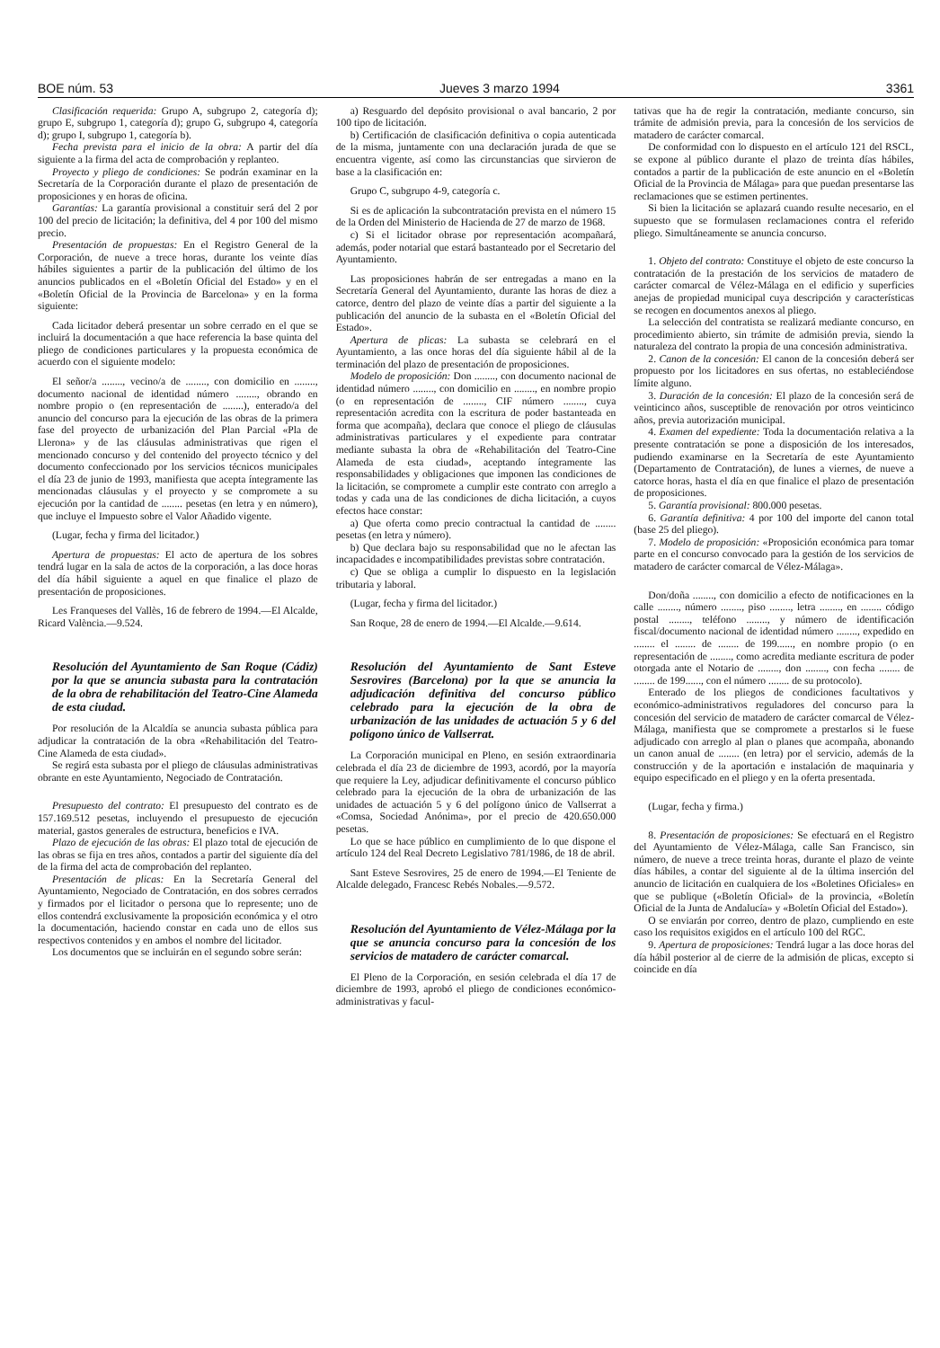BOE núm. 53 Jueves 3 marzo 1994 3361
Clasificación requerida: Grupo A, subgrupo 2, categoría d); grupo E, subgrupo 1, categoría d); grupo G, subgrupo 4, categoría d); grupo I, subgrupo 1, categoría b).
Fecha prevista para el inicio de la obra: A partir del día siguiente a la firma del acta de comprobación y replanteo.
Proyecto y pliego de condiciones: Se podrán examinar en la Secretaría de la Corporación durante el plazo de presentación de proposiciones y en horas de oficina.
Garantías: La garantía provisional a constituir será del 2 por 100 del precio de licitación; la definitiva, del 4 por 100 del mismo precio.
Presentación de propuestas: En el Registro General de la Corporación, de nueve a trece horas, durante los veinte días hábiles siguientes a partir de la publicación del último de los anuncios publicados en el «Boletín Oficial del Estado» y en el «Boletín Oficial de la Provincia de Barcelona» y en la forma siguiente:
Cada licitador deberá presentar un sobre cerrado en el que se incluirá la documentación a que hace referencia la base quinta del pliego de condiciones particulares y la propuesta económica de acuerdo con el siguiente modelo:
El señor/a ........, vecino/a de ........, con domicilio en ........, documento nacional de identidad número ........, obrando en nombre propio o (en representación de ........), enterado/a del anuncio del concurso para la ejecución de las obras de la primera fase del proyecto de urbanización del Plan Parcial «Pla de Llerona» y de las cláusulas administrativas que rigen el mencionado concurso y del contenido del proyecto técnico y del documento confeccionado por los servicios técnicos municipales el día 23 de junio de 1993, manifiesta que acepta íntegramente las mencionadas cláusulas y el proyecto y se compromete a su ejecución por la cantidad de ........ pesetas (en letra y en número), que incluye el Impuesto sobre el Valor Añadido vigente.
(Lugar, fecha y firma del licitador.)
Apertura de propuestas: El acto de apertura de los sobres tendrá lugar en la sala de actos de la corporación, a las doce horas del día hábil siguiente a aquel en que finalice el plazo de presentación de proposiciones.
Les Franqueses del Vallès, 16 de febrero de 1994.—El Alcalde, Ricard València.—9.524.
Resolución del Ayuntamiento de San Roque (Cádiz) por la que se anuncia subasta para la contratación de la obra de rehabilitación del Teatro-Cine Alameda de esta ciudad.
Por resolución de la Alcaldía se anuncia subasta pública para adjudicar la contratación de la obra «Rehabilitación del Teatro-Cine Alameda de esta ciudad».
Se regirá esta subasta por el pliego de cláusulas administrativas obrante en este Ayuntamiento, Negociado de Contratación.
Presupuesto del contrato: El presupuesto del contrato es de 157.169.512 pesetas, incluyendo el presupuesto de ejecución material, gastos generales de estructura, beneficios e IVA.
Plazo de ejecución de las obras: El plazo total de ejecución de las obras se fija en tres años, contados a partir del siguiente día del de la firma del acta de comprobación del replanteo.
Presentación de plicas: En la Secretaría General del Ayuntamiento, Negociado de Contratación, en dos sobres cerrados y firmados por el licitador o persona que lo represente; uno de ellos contendrá exclusivamente la proposición económica y el otro la documentación, haciendo constar en cada uno de ellos sus respectivos contenidos y en ambos el nombre del licitador.
Los documentos que se incluirán en el segundo sobre serán:
a) Resguardo del depósito provisional o aval bancario, 2 por 100 tipo de licitación.
b) Certificación de clasificación definitiva o copia autenticada de la misma, juntamente con una declaración jurada de que se encuentra vigente, así como las circunstancias que sirvieron de base a la clasificación en:
Grupo C, subgrupo 4-9, categoría c.
Si es de aplicación la subcontratación prevista en el número 15 de la Orden del Ministerio de Hacienda de 27 de marzo de 1968.
c) Si el licitador obrase por representación acompañará, además, poder notarial que estará bastanteado por el Secretario del Ayuntamiento.
Las proposiciones habrán de ser entregadas a mano en la Secretaría General del Ayuntamiento, durante las horas de diez a catorce, dentro del plazo de veinte días a partir del siguiente a la publicación del anuncio de la subasta en el «Boletín Oficial del Estado».
Apertura de plicas: La subasta se celebrará en el Ayuntamiento, a las once horas del día siguiente hábil al de la terminación del plazo de presentación de proposiciones.
Modelo de proposición: Don ........, con documento nacional de identidad número ........, con domicilio en ........, en nombre propio (o en representación de ........, CIF número ........, cuya representación acredita con la escritura de poder bastanteada en forma que acompaña), declara que conoce el pliego de cláusulas administrativas particulares y el expediente para contratar mediante subasta la obra de «Rehabilitación del Teatro-Cine Alameda de esta ciudad», aceptando íntegramente las responsabilidades y obligaciones que imponen las condiciones de la licitación, se compromete a cumplir este contrato con arreglo a todas y cada una de las condiciones de dicha licitación, a cuyos efectos hace constar:
a) Que oferta como precio contractual la cantidad de ........ pesetas (en letra y número).
b) Que declara bajo su responsabilidad que no le afectan las incapacidades e incompatibilidades previstas sobre contratación.
c) Que se obliga a cumplir lo dispuesto en la legislación tributaria y laboral.
(Lugar, fecha y firma del licitador.)
San Roque, 28 de enero de 1994.—El Alcalde.—9.614.
Resolución del Ayuntamiento de Sant Esteve Sesrovires (Barcelona) por la que se anuncia la adjudicación definitiva del concurso público celebrado para la ejecución de la obra de urbanización de las unidades de actuación 5 y 6 del polígono único de Vallserrat.
La Corporación municipal en Pleno, en sesión extraordinaria celebrada el día 23 de diciembre de 1993, acordó, por la mayoría que requiere la Ley, adjudicar definitivamente el concurso público celebrado para la ejecución de la obra de urbanización de las unidades de actuación 5 y 6 del polígono único de Vallserrat a «Comsa, Sociedad Anónima», por el precio de 420.650.000 pesetas.
Lo que se hace público en cumplimiento de lo que dispone el artículo 124 del Real Decreto Legislativo 781/1986, de 18 de abril.
Sant Esteve Sesrovires, 25 de enero de 1994.—El Teniente de Alcalde delegado, Francesc Rebés Nobales.—9.572.
Resolución del Ayuntamiento de Vélez-Málaga por la que se anuncia concurso para la concesión de los servicios de matadero de carácter comarcal.
El Pleno de la Corporación, en sesión celebrada el día 17 de diciembre de 1993, aprobó el pliego de condiciones económico-administrativas y facul-
tativas que ha de regir la contratación, mediante concurso, sin trámite de admisión previa, para la concesión de los servicios de matadero de carácter comarcal.
De conformidad con lo dispuesto en el artículo 121 del RSCL, se expone al público durante el plazo de treinta días hábiles, contados a partir de la publicación de este anuncio en el «Boletín Oficial de la Provincia de Málaga» para que puedan presentarse las reclamaciones que se estimen pertinentes.
Si bien la licitación se aplazará cuando resulte necesario, en el supuesto que se formulasen reclamaciones contra el referido pliego. Simultáneamente se anuncia concurso.
1. Objeto del contrato: Constituye el objeto de este concurso la contratación de la prestación de los servicios de matadero de carácter comarcal de Vélez-Málaga en el edificio y superficies anejas de propiedad municipal cuya descripción y características se recogen en documentos anexos al pliego.
La selección del contratista se realizará mediante concurso, en procedimiento abierto, sin trámite de admisión previa, siendo la naturaleza del contrato la propia de una concesión administrativa.
2. Canon de la concesión: El canon de la concesión deberá ser propuesto por los licitadores en sus ofertas, no estableciéndose límite alguno.
3. Duración de la concesión: El plazo de la concesión será de veinticinco años, susceptible de renovación por otros veinticinco años, previa autorización municipal.
4. Examen del expediente: Toda la documentación relativa a la presente contratación se pone a disposición de los interesados, pudiendo examinarse en la Secretaría de este Ayuntamiento (Departamento de Contratación), de lunes a viernes, de nueve a catorce horas, hasta el día en que finalice el plazo de presentación de proposiciones.
5. Garantía provisional: 800.000 pesetas.
6. Garantía definitiva: 4 por 100 del importe del canon total (base 25 del pliego).
7. Modelo de proposición: «Proposición económica para tomar parte en el concurso convocado para la gestión de los servicios de matadero de carácter comarcal de Vélez-Málaga».
Don/doña ........, con domicilio a efecto de notificaciones en la calle ........, número ........, piso ........, letra ........, en ........ código postal ........, teléfono ........, y número de identificación fiscal/documento nacional de identidad número ........, expedido en ........ el ........ de ........ de 199......, en nombre propio (o en representación de ........, como acredita mediante escritura de poder otorgada ante el Notario de ........, don ........, con fecha ........ de ........ de 199......, con el número ........ de su protocolo).
Enterado de los pliegos de condiciones facultativos y económico-administrativos reguladores del concurso para la concesión del servicio de matadero de carácter comarcal de Vélez-Málaga, manifiesta que se compromete a prestarlos si le fuese adjudicado con arreglo al plan o planes que acompaña, abonando un canon anual de ........ (en letra) por el servicio, además de la construcción y de la aportación e instalación de maquinaria y equipo especificado en el pliego y en la oferta presentada.
(Lugar, fecha y firma.)
8. Presentación de proposiciones: Se efectuará en el Registro del Ayuntamiento de Vélez-Málaga, calle San Francisco, sin número, de nueve a trece treinta horas, durante el plazo de veinte días hábiles, a contar del siguiente al de la última inserción del anuncio de licitación en cualquiera de los «Boletines Oficiales» en que se publique («Boletín Oficial» de la provincia, «Boletín Oficial de la Junta de Andalucía» y «Boletín Oficial del Estado»).
O se enviarán por correo, dentro de plazo, cumpliendo en este caso los requisitos exigidos en el artículo 100 del RGC.
9. Apertura de proposiciones: Tendrá lugar a las doce horas del día hábil posterior al de cierre de la admisión de plicas, excepto si coincide en día